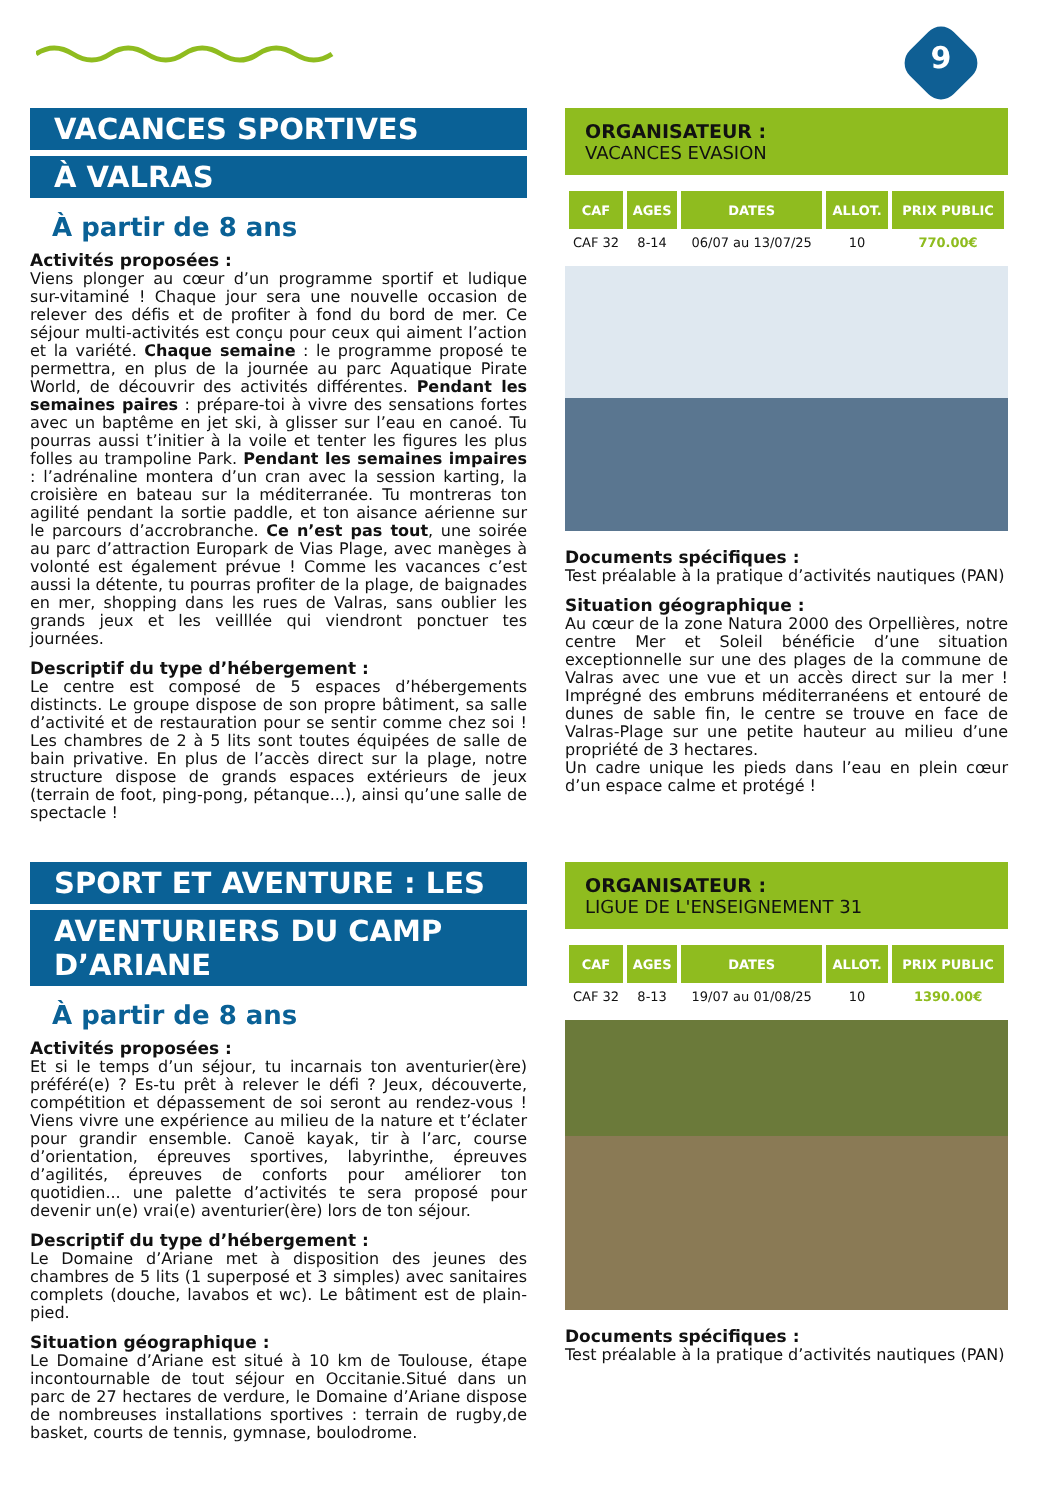9
VACANCES SPORTIVES
À VALRAS
À partir de 8 ans
Activités proposées :
Viens plonger au cœur d’un programme sportif et ludique sur-vitaminé ! Chaque jour sera une nouvelle occasion de relever des défis et de profiter à fond du bord de mer. Ce séjour multi-activités est conçu pour ceux qui aiment l’action et la variété. Chaque semaine : le programme proposé te permettra, en plus de la journée au parc Aquatique Pirate World, de découvrir des activités différentes. Pendant les semaines paires : prépare-toi à vivre des sensations fortes avec un baptême en jet ski, à glisser sur l’eau en canoé. Tu pourras aussi t’initier à la voile et tenter les figures les plus folles au trampoline Park. Pendant les semaines impaires : l’adrénaline montera d’un cran avec la session karting, la croisière en bateau sur la méditerranée. Tu montreras ton agilité pendant la sortie paddle, et ton aisance aérienne sur le parcours d’accrobranche. Ce n’est pas tout, une soirée au parc d’attraction Europark de Vias Plage, avec manèges à volonté est également prévue ! Comme les vacances c’est aussi la détente, tu pourras profiter de la plage, de baignades en mer, shopping dans les rues de Valras, sans oublier les grands jeux et les veilllée qui viendront ponctuer tes journées.
Descriptif du type d’hébergement :
Le centre est composé de 5 espaces d’hébergements distincts. Le groupe dispose de son propre bâtiment, sa salle d’activité et de restauration pour se sentir comme chez soi ! Les chambres de 2 à 5 lits sont toutes équipées de salle de bain privative. En plus de l’accès direct sur la plage, notre structure dispose de grands espaces extérieurs de jeux (terrain de foot, ping-pong, pétanque...), ainsi qu’une salle de spectacle !
ORGANISATEUR :
VACANCES EVASION
| CAF | AGES | DATES | ALLOT. | PRIX PUBLIC |
| --- | --- | --- | --- | --- |
| CAF 32 | 8-14 | 06/07 au 13/07/25 | 10 | 770.00€ |
Documents spécifiques :
Test préalable à la pratique d’activités nautiques (PAN)
Situation géographique :
Au cœur de la zone Natura 2000 des Orpellières, notre centre Mer et Soleil bénéficie d’une situation exceptionnelle sur une des plages de la commune de Valras avec une vue et un accès direct sur la mer ! Imprégné des embruns méditerranéens et entouré de dunes de sable fin, le centre se trouve en face de Valras-Plage sur une petite hauteur au milieu d’une propriété de 3 hectares.
Un cadre unique les pieds dans l’eau en plein cœur d’un espace calme et protégé !
SPORT ET AVENTURE : LES
AVENTURIERS DU CAMP D’ARIANE
À partir de 8 ans
Activités proposées :
Et si le temps d’un séjour, tu incarnais ton aventurier(ère) préféré(e) ? Es-tu prêt à relever le défi ? Jeux, découverte, compétition et dépassement de soi seront au rendez-vous ! Viens vivre une expérience au milieu de la nature et t’éclater pour grandir ensemble. Canoë kayak, tir à l’arc, course d’orientation, épreuves sportives, labyrinthe, épreuves d’agilités, épreuves de conforts pour améliorer ton quotidien... une palette d’activités te sera proposé pour devenir un(e) vrai(e) aventurier(ère) lors de ton séjour.
Descriptif du type d’hébergement :
Le Domaine d’Ariane met à disposition des jeunes des chambres de 5 lits (1 superposé et 3 simples) avec sanitaires complets (douche, lavabos et wc). Le bâtiment est de plain-pied.
Situation géographique :
Le Domaine d’Ariane est situé à 10 km de Toulouse, étape incontournable de tout séjour en Occitanie.Situé dans un parc de 27 hectares de verdure, le Domaine d’Ariane dispose de nombreuses installations sportives : terrain de rugby,de basket, courts de tennis, gymnase, boulodrome.
ORGANISATEUR :
LIGUE DE L'ENSEIGNEMENT 31
| CAF | AGES | DATES | ALLOT. | PRIX PUBLIC |
| --- | --- | --- | --- | --- |
| CAF 32 | 8-13 | 19/07 au 01/08/25 | 10 | 1390.00€ |
Documents spécifiques :
Test préalable à la pratique d’activités nautiques (PAN)